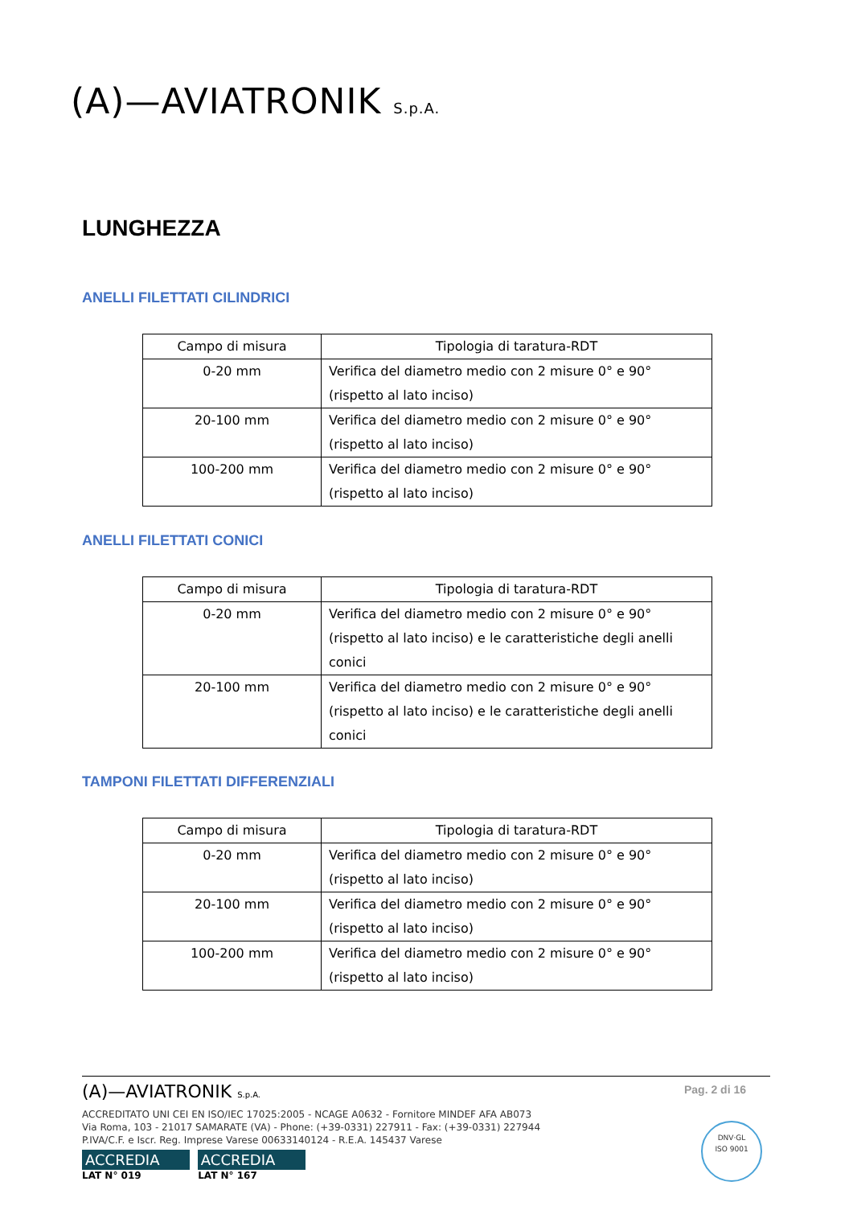(A)—AVIATRONIK S.p.A.
LUNGHEZZA
ANELLI FILETTATI CILINDRICI
| Campo di misura | Tipologia di taratura-RDT |
| --- | --- |
| 0-20 mm | Verifica del diametro medio con 2 misure 0° e 90° (rispetto al lato inciso) |
| 20-100 mm | Verifica del diametro medio con 2 misure 0° e 90° (rispetto al lato inciso) |
| 100-200 mm | Verifica del diametro medio con 2 misure 0° e 90° (rispetto al lato inciso) |
ANELLI FILETTATI CONICI
| Campo di misura | Tipologia di taratura-RDT |
| --- | --- |
| 0-20 mm | Verifica del diametro medio con 2 misure 0° e 90° (rispetto al lato inciso) e le caratteristiche degli anelli conici |
| 20-100 mm | Verifica del diametro medio con 2 misure 0° e 90° (rispetto al lato inciso) e le caratteristiche degli anelli conici |
TAMPONI FILETTATI DIFFERENZIALI
| Campo di misura | Tipologia di taratura-RDT |
| --- | --- |
| 0-20 mm | Verifica del diametro medio con 2 misure 0° e 90° (rispetto al lato inciso) |
| 20-100 mm | Verifica del diametro medio con 2 misure 0° e 90° (rispetto al lato inciso) |
| 100-200 mm | Verifica del diametro medio con 2 misure 0° e 90° (rispetto al lato inciso) |
Pag. 2 di 16
(A)—AVIATRONIK S.p.A.
ACCREDITATO UNI CEI EN ISO/IEC 17025:2005 - NCAGE A0632 - Fornitore MINDEF AFA AB073
Via Roma, 103 - 21017 SAMARATE (VA) - Phone: (+39-0331) 227911 - Fax: (+39-0331) 227944
P.IVA/C.F. e Iscr. Reg. Imprese Varese 00633140124 - R.E.A. 145437 Varese
ACCREDIA ACCREDIA
LAT N° 019 LAT N° 167
DNV·GL
ISO 9001